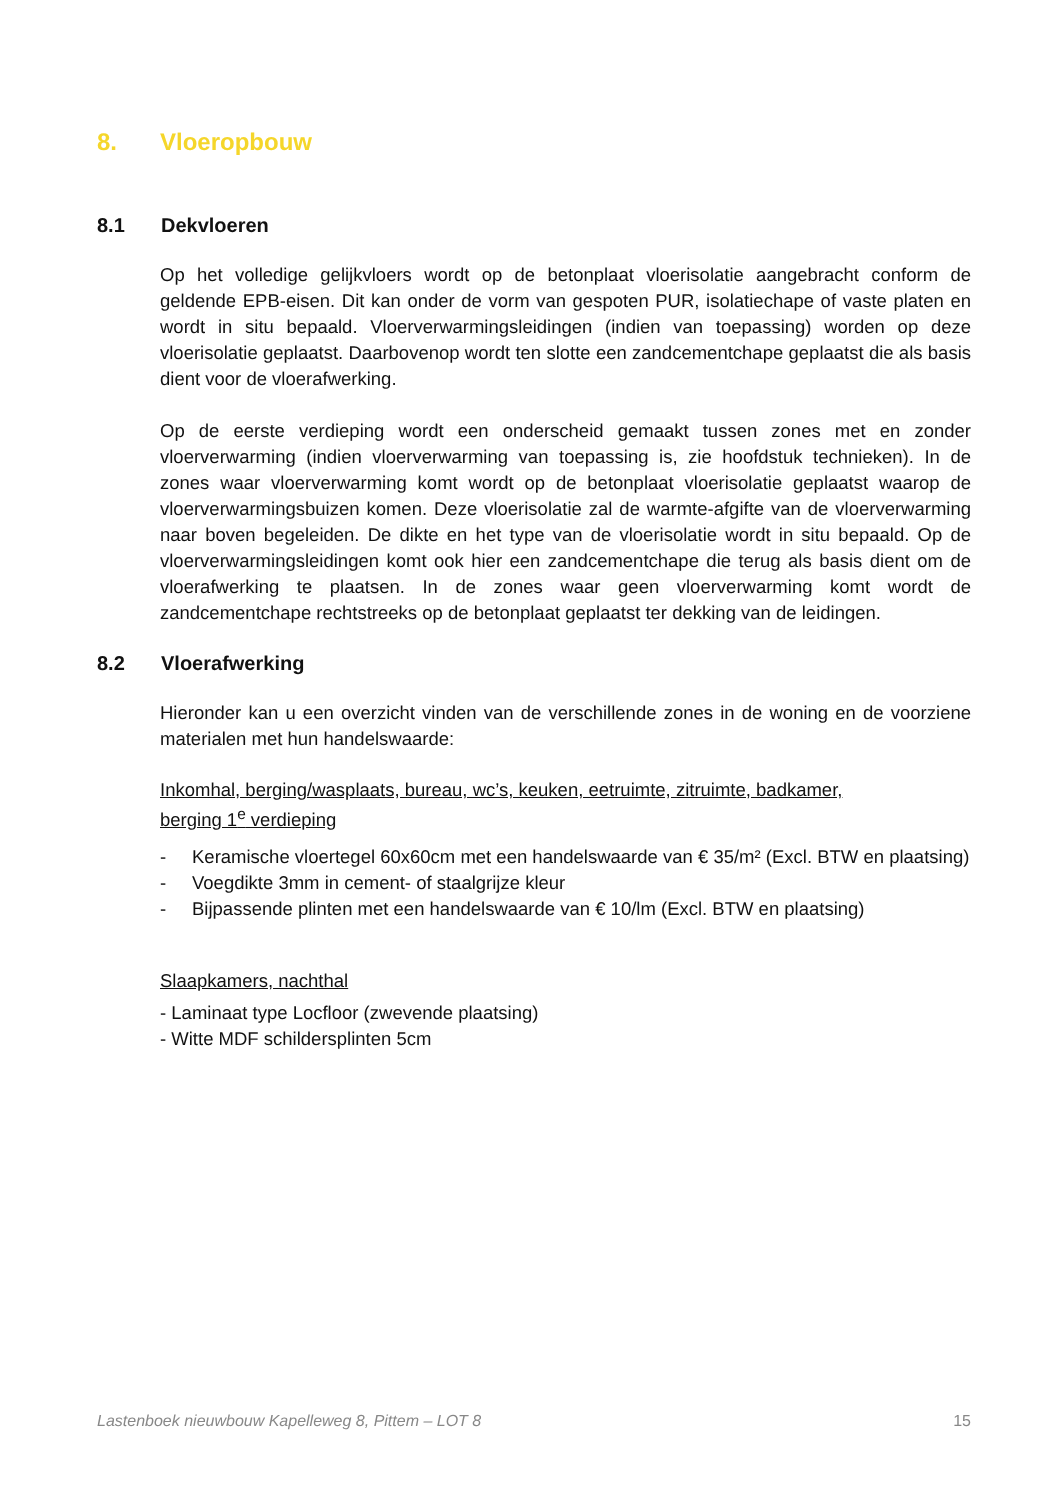8. Vloeropbouw
8.1 Dekvloeren
Op het volledige gelijkvloers wordt op de betonplaat vloerisolatie aangebracht conform de geldende EPB-eisen. Dit kan onder de vorm van gespoten PUR, isolatiechape of vaste platen en wordt in situ bepaald. Vloerverwarmingsleidingen (indien van toepassing) worden op deze vloerisolatie geplaatst. Daarbovenop wordt ten slotte een zandcementchape geplaatst die als basis dient voor de vloerafwerking.
Op de eerste verdieping wordt een onderscheid gemaakt tussen zones met en zonder vloerverwarming (indien vloerverwarming van toepassing is, zie hoofdstuk technieken). In de zones waar vloerverwarming komt wordt op de betonplaat vloerisolatie geplaatst waarop de vloerverwarmingsbuizen komen. Deze vloerisolatie zal de warmte-afgifte van de vloerverwarming naar boven begeleiden. De dikte en het type van de vloerisolatie wordt in situ bepaald. Op de vloerverwarmingsleidingen komt ook hier een zandcementchape die terug als basis dient om de vloerafwerking te plaatsen. In de zones waar geen vloerverwarming komt wordt de zandcementchape rechtstreeks op de betonplaat geplaatst ter dekking van de leidingen.
8.2 Vloerafwerking
Hieronder kan u een overzicht vinden van de verschillende zones in de woning en de voorziene materialen met hun handelswaarde:
Inkomhal, berging/wasplaats, bureau, wc’s, keuken, eetruimte, zitruimte, badkamer,
berging 1<sup>e</sup> verdieping
- Keramische vloertegel 60x60cm met een handelswaarde van € 35/m² (Excl. BTW en plaatsing)
- Voegdikte 3mm in cement- of staalgrijze kleur
- Bijpassende plinten met een handelswaarde van € 10/lm (Excl. BTW en plaatsing)
Slaapkamers, nachthal
- Laminaat type Locfloor (zwevende plaatsing)
- Witte MDF schildersplinten 5cm
Lastenboek nieuwbouw Kapelleweg 8, Pittem – LOT 8 15